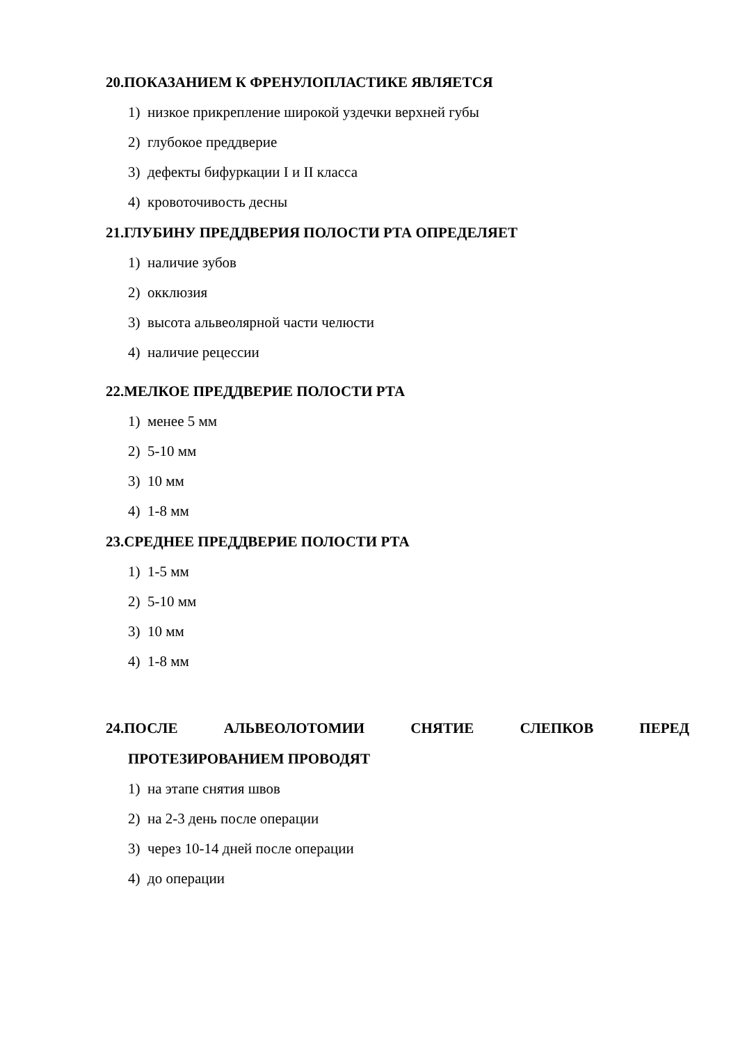20.ПОКАЗАНИЕМ К ФРЕНУЛОПЛАСТИКЕ ЯВЛЯЕТСЯ
1) низкое прикрепление широкой уздечки верхней губы
2) глубокое преддверие
3) дефекты бифуркации I и II класса
4) кровоточивость десны
21.ГЛУБИНУ ПРЕДДВЕРИЯ ПОЛОСТИ РТА ОПРЕДЕЛЯЕТ
1) наличие зубов
2) окклюзия
3) высота альвеолярной части челюсти
4) наличие рецессии
22.МЕЛКОЕ ПРЕДДВЕРИЕ ПОЛОСТИ РТА
1) менее 5 мм
2) 5-10 мм
3) 10 мм
4) 1-8 мм
23.СРЕДНЕЕ ПРЕДДВЕРИЕ ПОЛОСТИ РТА
1) 1-5 мм
2) 5-10 мм
3) 10 мм
4) 1-8 мм
24.ПОСЛЕ АЛЬВЕОЛОТОМИИ СНЯТИЕ СЛЕПКОВ ПЕРЕД
ПРОТЕЗИРОВАНИЕМ ПРОВОДЯТ
1) на этапе снятия швов
2) на 2-3 день после операции
3) через 10-14 дней после операции
4) до операции